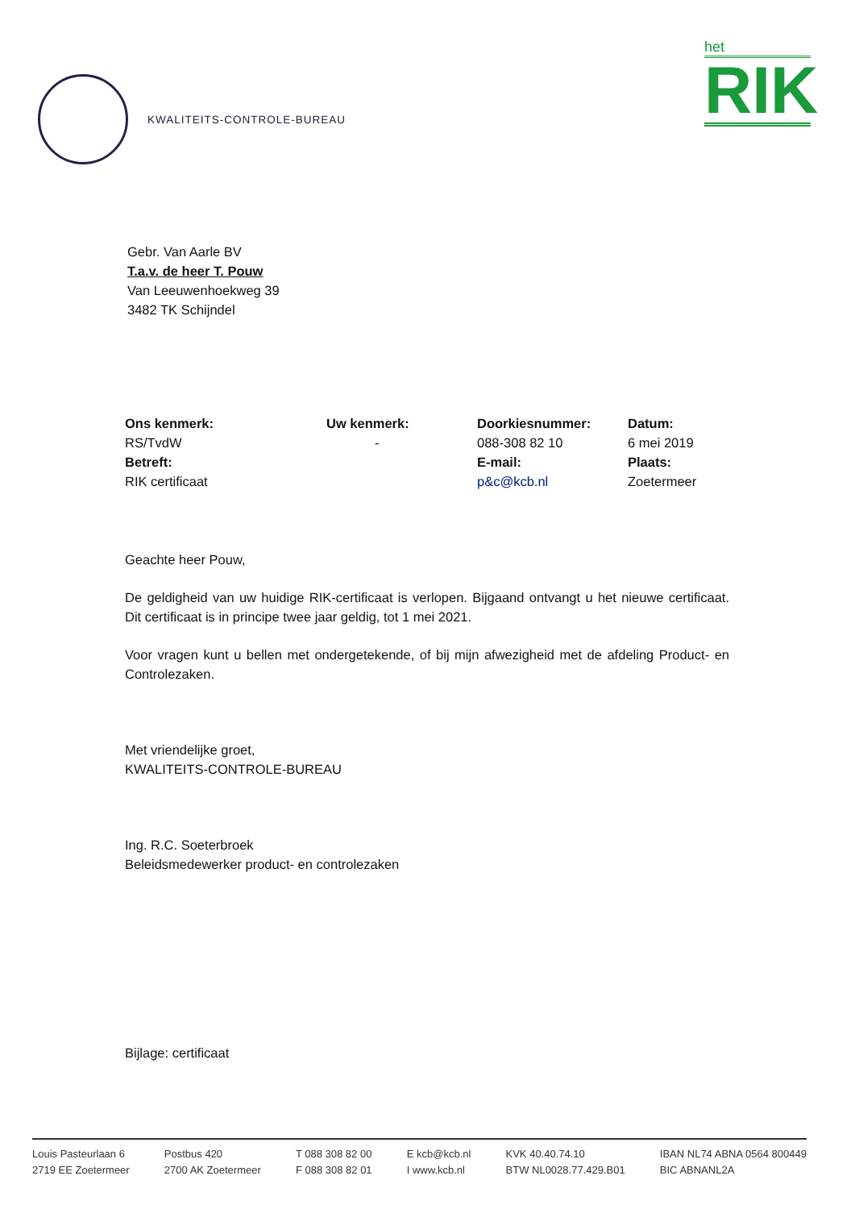KWALITEITS-CONTROLE-BUREAU
het
RIK
Gebr. Van Aarle BV
T.a.v. de heer T. Pouw
Van Leeuwenhoekweg 39
3482 TK Schijndel
| Ons kenmerk: | Uw kenmerk: | Doorkiesnummer: | Datum: |
| RS/TvdW | - | 088-308 82 10 | 6 mei 2019 |
| Betreft: | | E-mail: | Plaats: |
| RIK certificaat | | p&c@kcb.nl | Zoetermeer |
Geachte heer Pouw,
De geldigheid van uw huidige RIK-certificaat is verlopen. Bijgaand ontvangt u het nieuwe certificaat. Dit certificaat is in principe twee jaar geldig, tot 1 mei 2021.
Voor vragen kunt u bellen met ondergetekende, of bij mijn afwezigheid met de afdeling Product- en Controlezaken.
Met vriendelijke groet,
KWALITEITS-CONTROLE-BUREAU
Ing. R.C. Soeterbroek
Beleidsmedewerker product- en controlezaken
Bijlage: certificaat
Louis Pasteurlaan 6
2719 EE Zoetermeer
Postbus 420
2700 AK Zoetermeer
T 088 308 82 00
F 088 308 82 01
E kcb@kcb.nl
I www.kcb.nl
KVK 40.40.74.10
BTW NL0028.77.429.B01
IBAN NL74 ABNA 0564 800449
BIC ABNANL2A